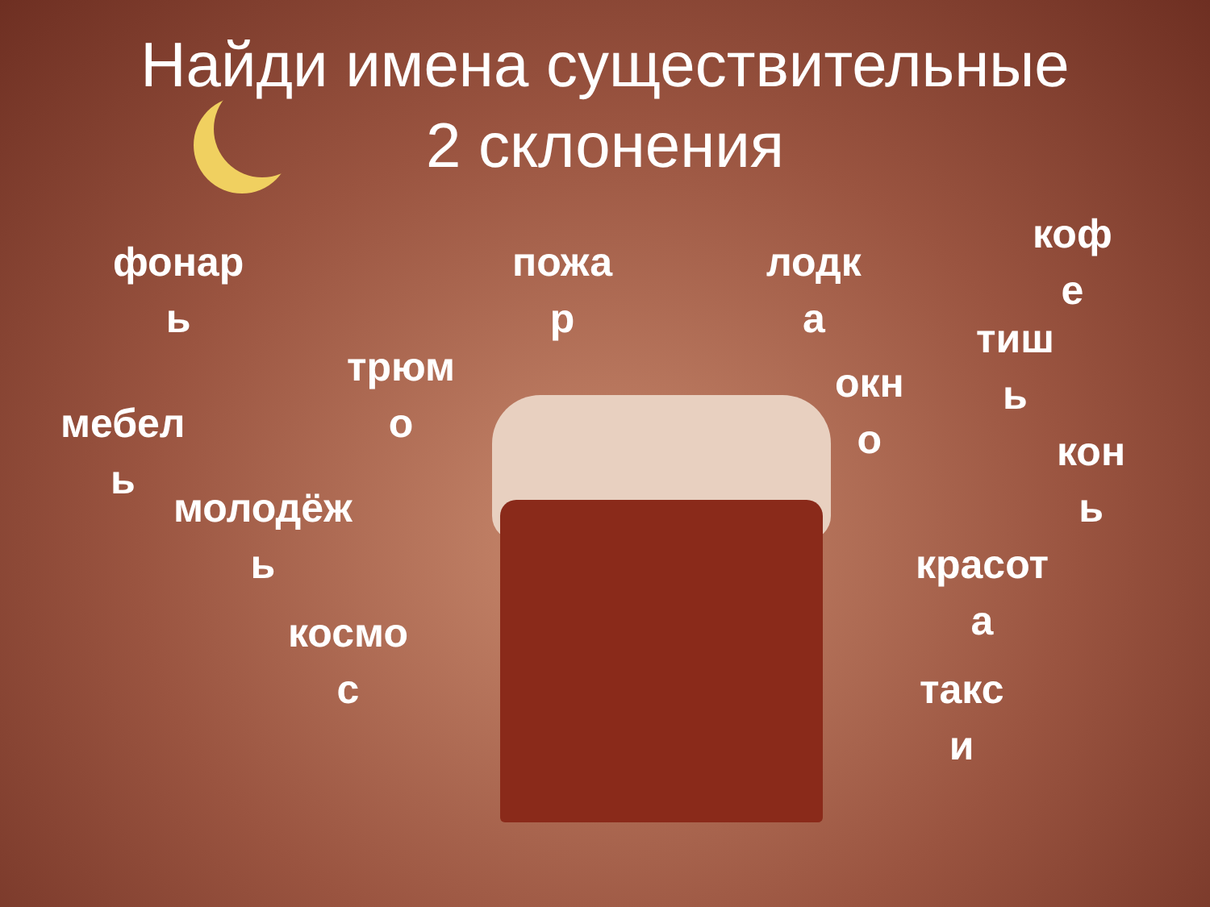Найди имена существительные
2 склонения
фонар
ь
пожа
р
лодк
а
коф
е
тиш
ь
трюм
о
окн
о
мебел
ь
кон
ь
молодёж
ь
красот
а
космо
с
такс
и